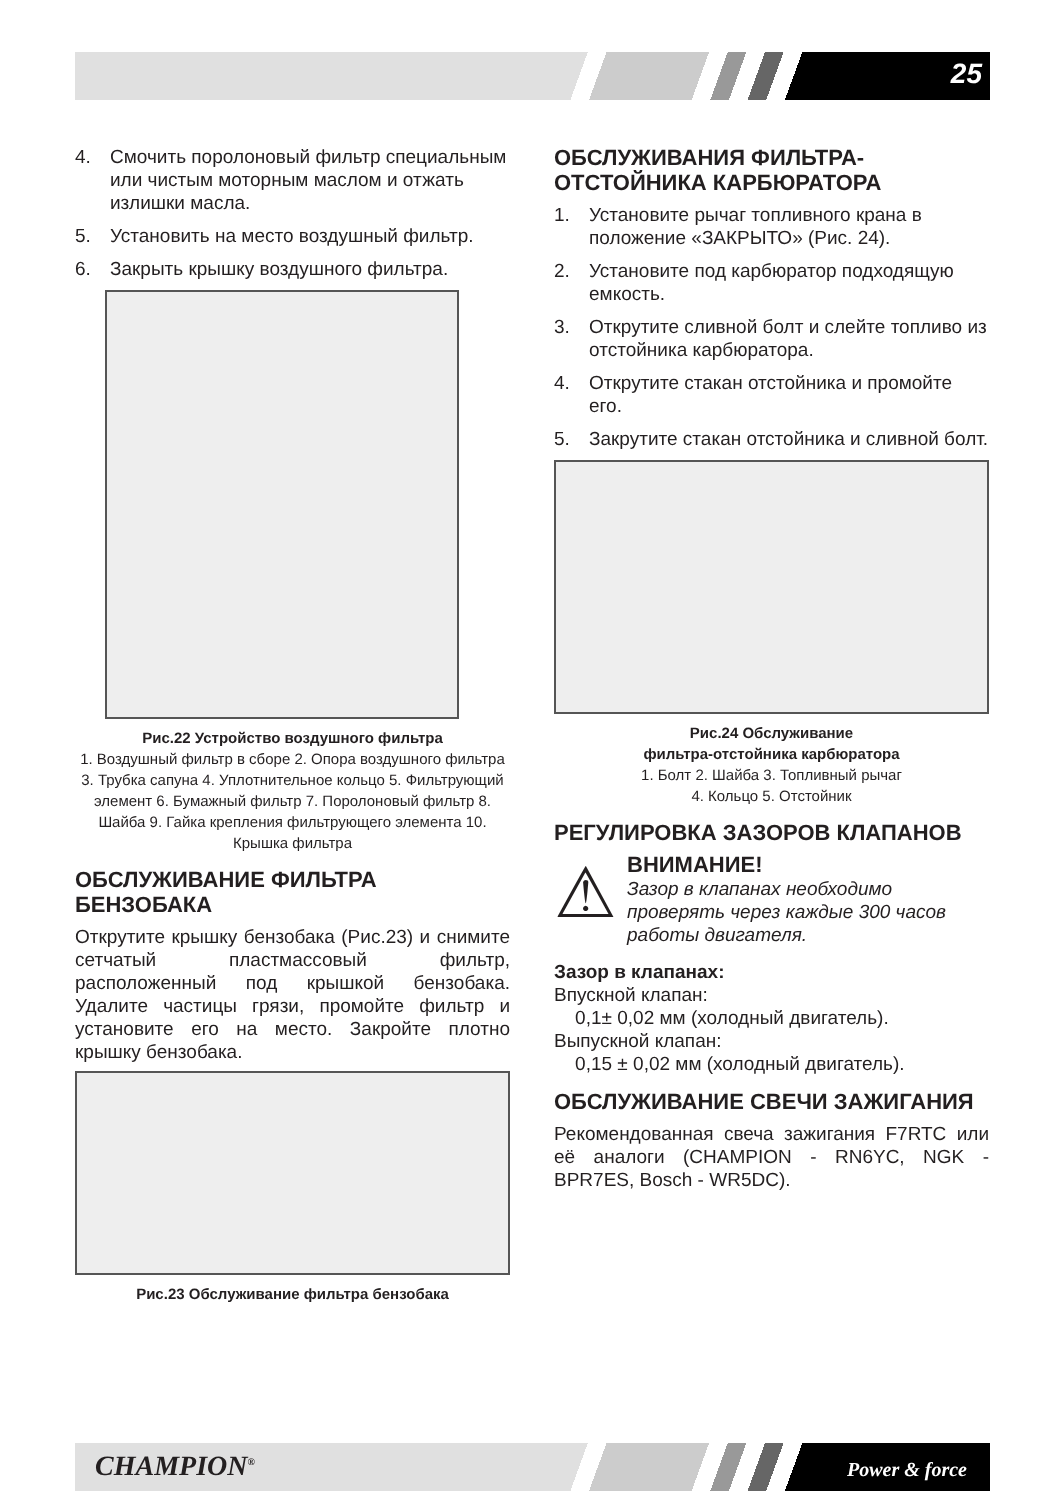25
4. Смочить поролоновый фильтр специальным или чистым моторным маслом и отжать излишки масла.
5. Установить на место воздушный фильтр.
6. Закрыть крышку воздушного фильтра.
Рис.22 Устройство воздушного фильтра
1. Воздушный фильтр в сборе 2. Опора воздушного фильтра 3. Трубка сапуна 4. Уплотнительное кольцо 5. Фильтрующий элемент 6. Бумажный фильтр 7. Поролоновый фильтр 8. Шайба 9. Гайка крепления фильтрующего элемента 10. Крышка фильтра
ОБСЛУЖИВАНИЕ ФИЛЬТРА БЕНЗОБАКА
Открутите крышку бензобака (Рис.23) и снимите сетчатый пластмассовый фильтр, расположенный под крышкой бензобака. Удалите частицы грязи, промойте фильтр и установите его на место. Закройте плотно крышку бензобака.
Рис.23 Обслуживание фильтра бензобака
ОБСЛУЖИВАНИЯ ФИЛЬТРА-ОТСТОЙНИКА КАРБЮРАТОРА
1. Установите рычаг топливного крана в положение «ЗАКРЫТО» (Рис. 24).
2. Установите под карбюратор подходящую емкость.
3. Открутите сливной болт и слейте топливо из отстойника карбюратора.
4. Открутите стакан отстойника и промойте его.
5. Закрутите стакан отстойника и сливной болт.
Рис.24 Обслуживание
фильтра-отстойника карбюратора
1. Болт 2. Шайба 3. Топливный рычаг
4. Кольцо 5. Отстойник
РЕГУЛИРОВКА ЗАЗОРОВ КЛАПАНОВ
⚠
ВНИМАНИЕ!
Зазор в клапанах необходимо проверять через каждые 300 часов работы двигателя.
Зазор в клапанах:
Впускной клапан:
0,1± 0,02 мм (холодный двигатель).
Выпускной клапан:
0,15 ± 0,02 мм (холодный двигатель).
ОБСЛУЖИВАНИЕ СВЕЧИ ЗАЖИГАНИЯ
Рекомендованная свеча зажигания F7RTC или её аналоги (CHAMPION - RN6YC, NGK - BPR7ES, Bosch - WR5DC).
CHAMPION<sup>®</sup> Power & force